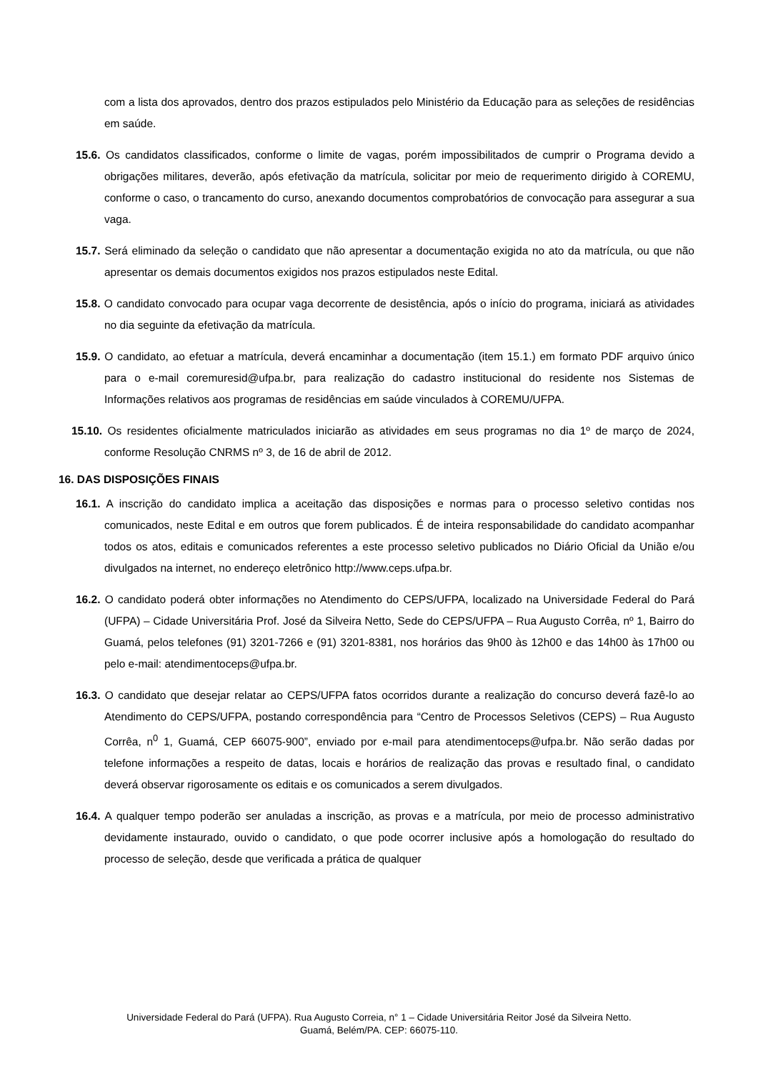com a lista dos aprovados, dentro dos prazos estipulados pelo Ministério da Educação para as seleções de residências em saúde.
15.6. Os candidatos classificados, conforme o limite de vagas, porém impossibilitados de cumprir o Programa devido a obrigações militares, deverão, após efetivação da matrícula, solicitar por meio de requerimento dirigido à COREMU, conforme o caso, o trancamento do curso, anexando documentos comprobatórios de convocação para assegurar a sua vaga.
15.7. Será eliminado da seleção o candidato que não apresentar a documentação exigida no ato da matrícula, ou que não apresentar os demais documentos exigidos nos prazos estipulados neste Edital.
15.8. O candidato convocado para ocupar vaga decorrente de desistência, após o início do programa, iniciará as atividades no dia seguinte da efetivação da matrícula.
15.9. O candidato, ao efetuar a matrícula, deverá encaminhar a documentação (item 15.1.) em formato PDF arquivo único para o e-mail coremuresid@ufpa.br, para realização do cadastro institucional do residente nos Sistemas de Informações relativos aos programas de residências em saúde vinculados à COREMU/UFPA.
15.10. Os residentes oficialmente matriculados iniciarão as atividades em seus programas no dia 1º de março de 2024, conforme Resolução CNRMS nº 3, de 16 de abril de 2012.
16. DAS DISPOSIÇÕES FINAIS
16.1. A inscrição do candidato implica a aceitação das disposições e normas para o processo seletivo contidas nos comunicados, neste Edital e em outros que forem publicados. É de inteira responsabilidade do candidato acompanhar todos os atos, editais e comunicados referentes a este processo seletivo publicados no Diário Oficial da União e/ou divulgados na internet, no endereço eletrônico http://www.ceps.ufpa.br.
16.2. O candidato poderá obter informações no Atendimento do CEPS/UFPA, localizado na Universidade Federal do Pará (UFPA) – Cidade Universitária Prof. José da Silveira Netto, Sede do CEPS/UFPA – Rua Augusto Corrêa, nº 1, Bairro do Guamá, pelos telefones (91) 3201-7266 e (91) 3201-8381, nos horários das 9h00 às 12h00 e das 14h00 às 17h00 ou pelo e-mail: atendimentoceps@ufpa.br.
16.3. O candidato que desejar relatar ao CEPS/UFPA fatos ocorridos durante a realização do concurso deverá fazê-lo ao Atendimento do CEPS/UFPA, postando correspondência para “Centro de Processos Seletivos (CEPS) – Rua Augusto Corrêa, n<sup>0</sup> 1, Guamá, CEP 66075-900”, enviado por e-mail para atendimentoceps@ufpa.br. Não serão dadas por telefone informações a respeito de datas, locais e horários de realização das provas e resultado final, o candidato deverá observar rigorosamente os editais e os comunicados a serem divulgados.
16.4. A qualquer tempo poderão ser anuladas a inscrição, as provas e a matrícula, por meio de processo administrativo devidamente instaurado, ouvido o candidato, o que pode ocorrer inclusive após a homologação do resultado do processo de seleção, desde que verificada a prática de qualquer
Universidade Federal do Pará (UFPA). Rua Augusto Correia, n° 1 – Cidade Universitária Reitor José da Silveira Netto.
Guamá, Belém/PA. CEP: 66075-110.